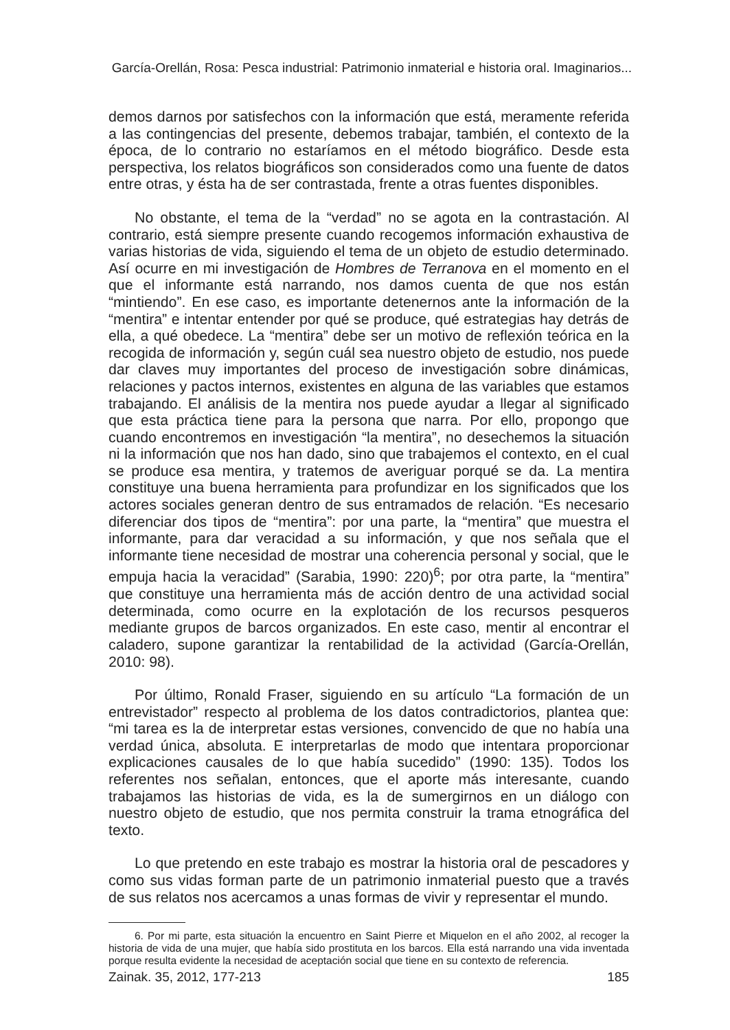García-Orellán, Rosa: Pesca industrial: Patrimonio inmaterial e historia oral. Imaginarios...
demos darnos por satisfechos con la información que está, meramente referida a las contingencias del presente, debemos trabajar, también, el contexto de la época, de lo contrario no estaríamos en el método biográfico. Desde esta perspectiva, los relatos biográficos son considerados como una fuente de datos entre otras, y ésta ha de ser contrastada, frente a otras fuentes disponibles.
No obstante, el tema de la “verdad” no se agota en la contrastación. Al contrario, está siempre presente cuando recogemos información exhaustiva de varias historias de vida, siguiendo el tema de un objeto de estudio determinado. Así ocurre en mi investigación de Hombres de Terranova en el momento en el que el informante está narrando, nos damos cuenta de que nos están “mintiendo”. En ese caso, es importante detenernos ante la información de la “mentira” e intentar entender por qué se produce, qué estrategias hay detrás de ella, a qué obedece. La “mentira” debe ser un motivo de reflexión teórica en la recogida de información y, según cuál sea nuestro objeto de estudio, nos puede dar claves muy importantes del proceso de investigación sobre dinámicas, relaciones y pactos internos, existentes en alguna de las variables que estamos trabajando. El análisis de la mentira nos puede ayudar a llegar al significado que esta práctica tiene para la persona que narra. Por ello, propongo que cuando encontremos en investigación “la mentira”, no desechemos la situación ni la información que nos han dado, sino que trabajemos el contexto, en el cual se produce esa mentira, y tratemos de averiguar porqué se da. La mentira constituye una buena herramienta para profundizar en los significados que los actores sociales generan dentro de sus entramados de relación. “Es necesario diferenciar dos tipos de “mentira”: por una parte, la “mentira” que muestra el informante, para dar veracidad a su información, y que nos señala que el informante tiene necesidad de mostrar una coherencia personal y social, que le empuja hacia la veracidad” (Sarabia, 1990: 220)<sup>6</sup>; por otra parte, la “mentira” que constituye una herramienta más de acción dentro de una actividad social determinada, como ocurre en la explotación de los recursos pesqueros mediante grupos de barcos organizados. En este caso, mentir al encontrar el caladero, supone garantizar la rentabilidad de la actividad (García-Orellán, 2010: 98).
Por último, Ronald Fraser, siguiendo en su artículo “La formación de un entrevistador” respecto al problema de los datos contradictorios, plantea que: “mi tarea es la de interpretar estas versiones, convencido de que no había una verdad única, absoluta. E interpretarlas de modo que intentara proporcionar explicaciones causales de lo que había sucedido” (1990: 135). Todos los referentes nos señalan, entonces, que el aporte más interesante, cuando trabajamos las historias de vida, es la de sumergirnos en un diálogo con nuestro objeto de estudio, que nos permita construir la trama etnográfica del texto.
Lo que pretendo en este trabajo es mostrar la historia oral de pescadores y como sus vidas forman parte de un patrimonio inmaterial puesto que a través de sus relatos nos acercamos a unas formas de vivir y representar el mundo.
6. Por mi parte, esta situación la encuentro en Saint Pierre et Miquelon en el año 2002, al recoger la historia de vida de una mujer, que había sido prostituta en los barcos. Ella está narrando una vida inventada porque resulta evidente la necesidad de aceptación social que tiene en su contexto de referencia.
Zainak. 35, 2012, 177-213 185